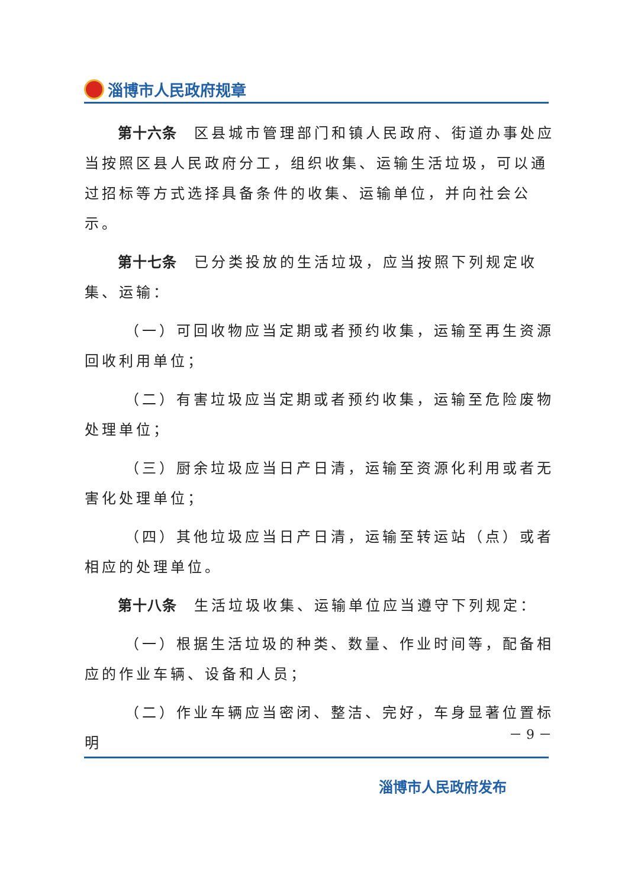淄博市人民政府规章
第十六条　区县城市管理部门和镇人民政府、街道办事处应当按照区县人民政府分工，组织收集、运输生活垃圾，可以通过招标等方式选择具备条件的收集、运输单位，并向社会公示。
第十七条　已分类投放的生活垃圾，应当按照下列规定收集、运输：
（一）可回收物应当定期或者预约收集，运输至再生资源回收利用单位；
（二）有害垃圾应当定期或者预约收集，运输至危险废物处理单位；
（三）厨余垃圾应当日产日清，运输至资源化利用或者无害化处理单位；
（四）其他垃圾应当日产日清，运输至转运站（点）或者相应的处理单位。
第十八条　生活垃圾收集、运输单位应当遵守下列规定：
（一）根据生活垃圾的种类、数量、作业时间等，配备相应的作业车辆、设备和人员；
（二）作业车辆应当密闭、整洁、完好，车身显著位置标明
－ 9 －
淄博市人民政府发布